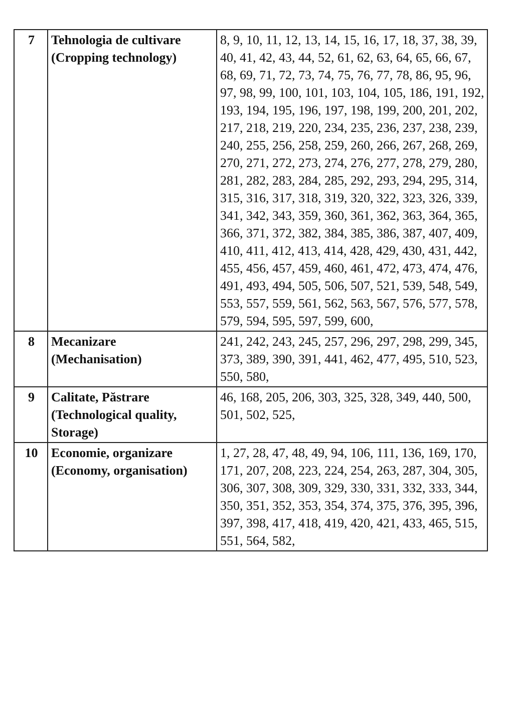| 7 | Tehnologia de cultivare (Cropping technology) | 8, 9, 10, 11, 12, 13, 14, 15, 16, 17, 18, 37, 38, 39, 40, 41, 42, 43, 44, 52, 61, 62, 63, 64, 65, 66, 67, 68, 69, 71, 72, 73, 74, 75, 76, 77, 78, 86, 95, 96, 97, 98, 99, 100, 101, 103, 104, 105, 186, 191, 192, 193, 194, 195, 196, 197, 198, 199, 200, 201, 202, 217, 218, 219, 220, 234, 235, 236, 237, 238, 239, 240, 255, 256, 258, 259, 260, 266, 267, 268, 269, 270, 271, 272, 273, 274, 276, 277, 278, 279, 280, 281, 282, 283, 284, 285, 292, 293, 294, 295, 314, 315, 316, 317, 318, 319, 320, 322, 323, 326, 339, 341, 342, 343, 359, 360, 361, 362, 363, 364, 365, 366, 371, 372, 382, 384, 385, 386, 387, 407, 409, 410, 411, 412, 413, 414, 428, 429, 430, 431, 442, 455, 456, 457, 459, 460, 461, 472, 473, 474, 476, 491, 493, 494, 505, 506, 507, 521, 539, 548, 549, 553, 557, 559, 561, 562, 563, 567, 576, 577, 578, 579, 594, 595, 597, 599, 600, |
| 8 | Mecanizare (Mechanisation) | 241, 242, 243, 245, 257, 296, 297, 298, 299, 345, 373, 389, 390, 391, 441, 462, 477, 495, 510, 523, 550, 580, |
| 9 | Calitate, Păstrare (Technological quality, Storage) | 46, 168, 205, 206, 303, 325, 328, 349, 440, 500, 501, 502, 525, |
| 10 | Economie, organizare (Economy, organisation) | 1, 27, 28, 47, 48, 49, 94, 106, 111, 136, 169, 170, 171, 207, 208, 223, 224, 254, 263, 287, 304, 305, 306, 307, 308, 309, 329, 330, 331, 332, 333, 344, 350, 351, 352, 353, 354, 374, 375, 376, 395, 396, 397, 398, 417, 418, 419, 420, 421, 433, 465, 515, 551, 564, 582, |